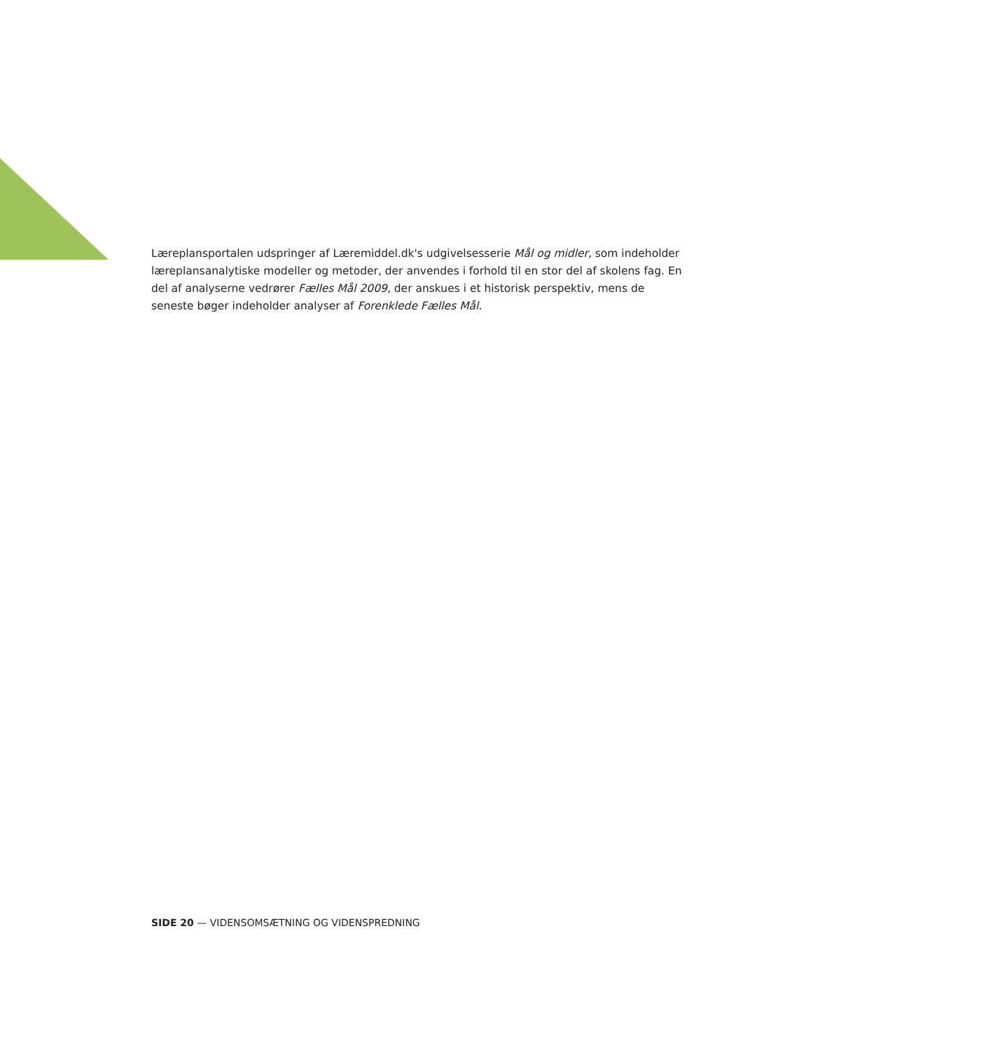Læreplansportalen udspringer af Læremiddel.dk's udgivelsesserie Mål og midler, som indeholder læreplansanalytiske modeller og metoder, der anvendes i forhold til en stor del af skolens fag. En del af analyserne vedrører Fælles Mål 2009, der anskues i et historisk perspektiv, mens de seneste bøger indeholder analyser af Forenklede Fælles Mål.
SIDE 20 — VIDENSOMSÆTNING OG VIDENSPREDNING